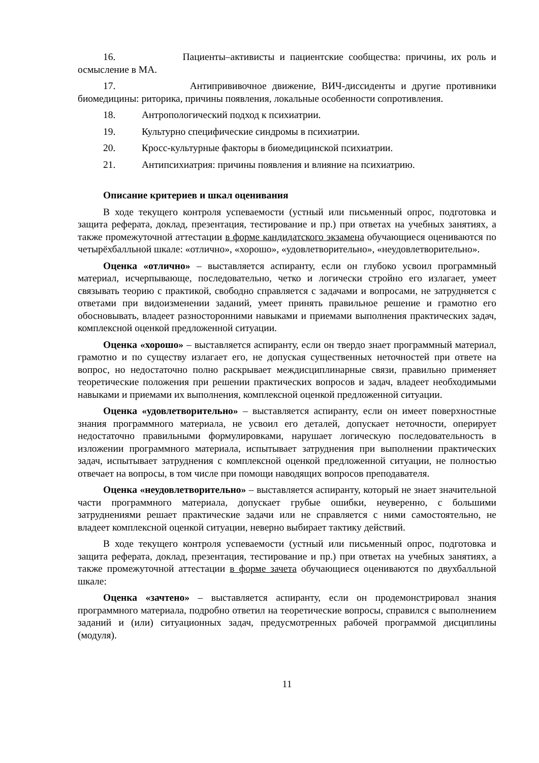16. Пациенты–активисты и пациентские сообщества: причины, их роль и осмысление в МА.
17. Антипрививочное движение, ВИЧ-диссиденты и другие противники биомедицины: риторика, причины появления, локальные особенности сопротивления.
18. Антропологический подход к психиатрии.
19. Культурно специфические синдромы в психиатрии.
20. Кросс-культурные факторы в биомедицинской психиатрии.
21. Антипсихиатрия: причины появления и влияние на психиатрию.
Описание критериев и шкал оценивания
В ходе текущего контроля успеваемости (устный или письменный опрос, подготовка и защита реферата, доклад, презентация, тестирование и пр.) при ответах на учебных занятиях, а также промежуточной аттестации в форме кандидатского экзамена обучающиеся оцениваются по четырёхбалльной шкале: «отлично», «хорошо», «удовлетворительно», «неудовлетворительно».
Оценка «отлично» – выставляется аспиранту, если он глубоко усвоил программный материал, исчерпывающе, последовательно, четко и логически стройно его излагает, умеет связывать теорию с практикой, свободно справляется с задачами и вопросами, не затрудняется с ответами при видоизменении заданий, умеет принять правильное решение и грамотно его обосновывать, владеет разносторонними навыками и приемами выполнения практических задач, комплексной оценкой предложенной ситуации.
Оценка «хорошо» – выставляется аспиранту, если он твердо знает программный материал, грамотно и по существу излагает его, не допуская существенных неточностей при ответе на вопрос, но недостаточно полно раскрывает междисциплинарные связи, правильно применяет теоретические положения при решении практических вопросов и задач, владеет необходимыми навыками и приемами их выполнения, комплексной оценкой предложенной ситуации.
Оценка «удовлетворительно» – выставляется аспиранту, если он имеет поверхностные знания программного материала, не усвоил его деталей, допускает неточности, оперирует недостаточно правильными формулировками, нарушает логическую последовательность в изложении программного материала, испытывает затруднения при выполнении практических задач, испытывает затруднения с комплексной оценкой предложенной ситуации, не полностью отвечает на вопросы, в том числе при помощи наводящих вопросов преподавателя.
Оценка «неудовлетворительно» – выставляется аспиранту, который не знает значительной части программного материала, допускает грубые ошибки, неуверенно, с большими затруднениями решает практические задачи или не справляется с ними самостоятельно, не владеет комплексной оценкой ситуации, неверно выбирает тактику действий.
В ходе текущего контроля успеваемости (устный или письменный опрос, подготовка и защита реферата, доклад, презентация, тестирование и пр.) при ответах на учебных занятиях, а также промежуточной аттестации в форме зачета обучающиеся оцениваются по двухбалльной шкале:
Оценка «зачтено» – выставляется аспиранту, если он продемонстрировал знания программного материала, подробно ответил на теоретические вопросы, справился с выполнением заданий и (или) ситуационных задач, предусмотренных рабочей программой дисциплины (модуля).
11